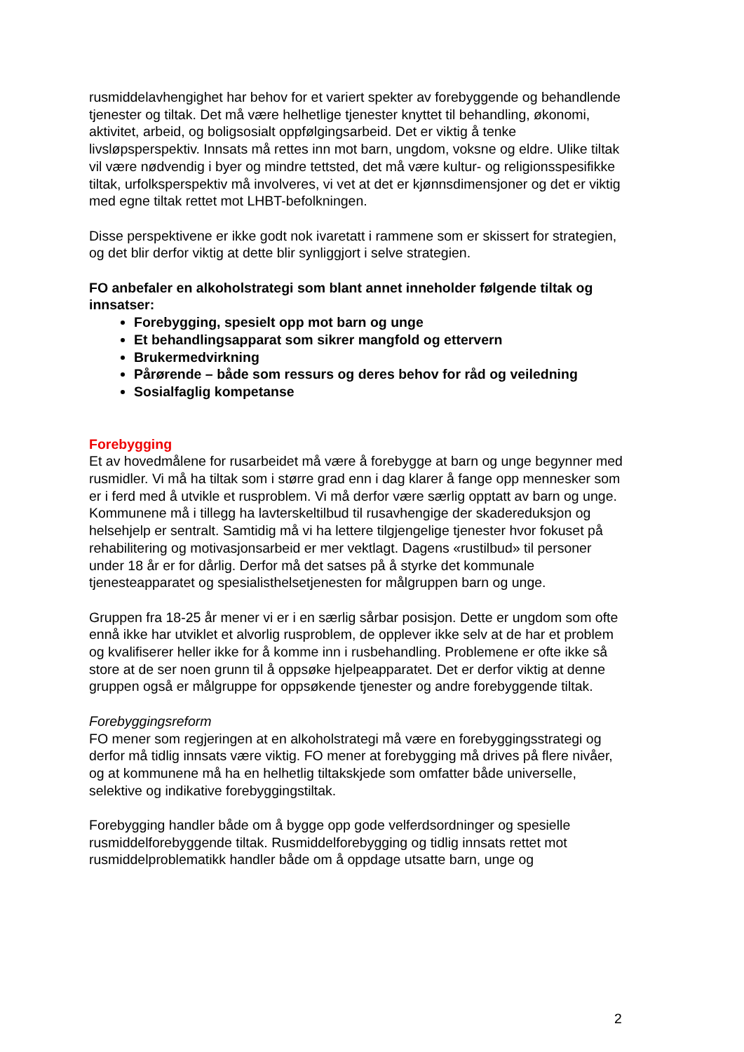rusmiddelavhengighet har behov for et variert spekter av forebyggende og behandlende tjenester og tiltak. Det må være helhetlige tjenester knyttet til behandling, økonomi, aktivitet, arbeid, og boligsosialt oppfølgingsarbeid. Det er viktig å tenke livsløpsperspektiv. Innsats må rettes inn mot barn, ungdom, voksne og eldre. Ulike tiltak vil være nødvendig i byer og mindre tettsted, det må være kultur- og religionsspesifikke tiltak, urfolksperspektiv må involveres, vi vet at det er kjønnsdimensjoner og det er viktig med egne tiltak rettet mot LHBT-befolkningen.
Disse perspektivene er ikke godt nok ivaretatt i rammene som er skissert for strategien, og det blir derfor viktig at dette blir synliggjort i selve strategien.
FO anbefaler en alkoholstrategi som blant annet inneholder følgende tiltak og innsatser:
Forebygging, spesielt opp mot barn og unge
Et behandlingsapparat som sikrer mangfold og ettervern
Brukermedvirkning
Pårørende – både som ressurs og deres behov for råd og veiledning
Sosialfaglig kompetanse
Forebygging
Et av hovedmålene for rusarbeidet må være å forebygge at barn og unge begynner med rusmidler. Vi må ha tiltak som i større grad enn i dag klarer å fange opp mennesker som er i ferd med å utvikle et rusproblem. Vi må derfor være særlig opptatt av barn og unge. Kommunene må i tillegg ha lavterskeltilbud til rusavhengige der skadereduksjon og helsehjelp er sentralt. Samtidig må vi ha lettere tilgjengelige tjenester hvor fokuset på rehabilitering og motivasjonsarbeid er mer vektlagt. Dagens «rustilbud» til personer under 18 år er for dårlig. Derfor må det satses på å styrke det kommunale tjenesteapparatet og spesialisthelsetjenesten for målgruppen barn og unge.
Gruppen fra 18-25 år mener vi er i en særlig sårbar posisjon. Dette er ungdom som ofte ennå ikke har utviklet et alvorlig rusproblem, de opplever ikke selv at de har et problem og kvalifiserer heller ikke for å komme inn i rusbehandling. Problemene er ofte ikke så store at de ser noen grunn til å oppsøke hjelpeapparatet. Det er derfor viktig at denne gruppen også er målgruppe for oppsøkende tjenester og andre forebyggende tiltak.
Forebyggingsreform
FO mener som regjeringen at en alkoholstrategi må være en forebyggingsstrategi og derfor må tidlig innsats være viktig. FO mener at forebygging må drives på flere nivåer, og at kommunene må ha en helhetlig tiltakskjede som omfatter både universelle, selektive og indikative forebyggingstiltak.
Forebygging handler både om å bygge opp gode velferdsordninger og spesielle rusmiddelforebyggende tiltak. Rusmiddelforebygging og tidlig innsats rettet mot rusmiddelproblematikk handler både om å oppdage utsatte barn, unge og
2